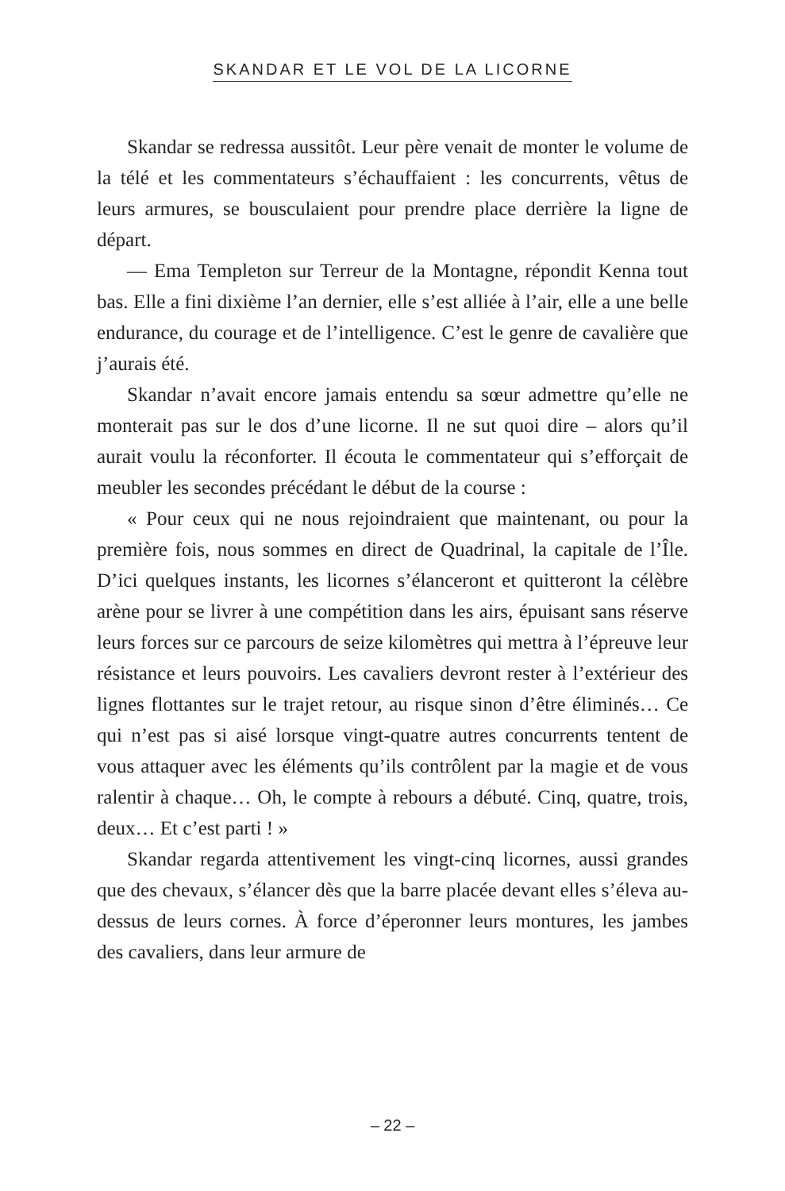SKANDAR ET LE VOL DE LA LICORNE
Skandar se redressa aussitôt. Leur père venait de monter le volume de la télé et les commentateurs s’échauffaient : les concurrents, vêtus de leurs armures, se bousculaient pour prendre place derrière la ligne de départ.
— Ema Templeton sur Terreur de la Montagne, répondit Kenna tout bas. Elle a fini dixième l’an dernier, elle s’est alliée à l’air, elle a une belle endurance, du courage et de l’intelligence. C’est le genre de cavalière que j’aurais été.
Skandar n’avait encore jamais entendu sa sœur admettre qu’elle ne monterait pas sur le dos d’une licorne. Il ne sut quoi dire – alors qu’il aurait voulu la réconforter. Il écouta le commentateur qui s’efforçait de meubler les secondes précédant le début de la course :
« Pour ceux qui ne nous rejoindraient que maintenant, ou pour la première fois, nous sommes en direct de Quadrinal, la capitale de l’Île. D’ici quelques instants, les licornes s’élanceront et quitteront la célèbre arène pour se livrer à une compétition dans les airs, épuisant sans réserve leurs forces sur ce parcours de seize kilomètres qui mettra à l’épreuve leur résistance et leurs pouvoirs. Les cavaliers devront rester à l’extérieur des lignes flottantes sur le trajet retour, au risque sinon d’être éliminés… Ce qui n’est pas si aisé lorsque vingt-quatre autres concurrents tentent de vous attaquer avec les éléments qu’ils contrôlent par la magie et de vous ralentir à chaque… Oh, le compte à rebours a débuté. Cinq, quatre, trois, deux… Et c’est parti ! »
Skandar regarda attentivement les vingt-cinq licornes, aussi grandes que des chevaux, s’élancer dès que la barre placée devant elles s’éleva au-dessus de leurs cornes. À force d’éperonner leurs montures, les jambes des cavaliers, dans leur armure de
– 22 –